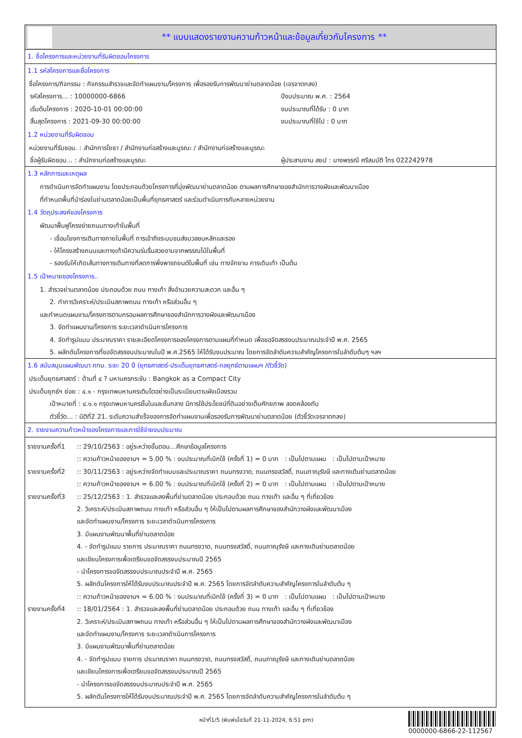** แบบแสดงรายงานความก้าวหน้าและข้อมูลเกี่ยวกับโครงการ **
1. ชื่อโครงการและหน่วยงานที่รับผิดชอบโครงการ
1.1 รหัสโครงการและชื่อโครงการ
ชื่อโครงการ/กิจกรรม : กิจกรรมสำรวจและจัดทำแผนงาน/โครงการ เพื่อรองรับการพัฒนาย่านตลาดน้อย (เจรจาตกลง)
รหัสโครงการ... : 10000000-6866 ปีงบประมาณ พ.ศ. : 2564
เริ่มต้นโครงการ : 2020-10-01 00:00:00 งบประมาณที่ได้รับ : 0 บาท
สิ้นสุดโครงการ : 2021-09-30 00:00:00 งบประมาณที่ใช้ไป : 0 บาท
1.2 หน่วยงานที่รับผิดชอบ
หน่วยงานที่รับชอบ. : สำนักการโยธา / สำนักงานก่อสร้างและบูรณะ / สำนักงานก่อสร้างและบูรณะ
ชื่อผู้รับผิดชอบ... : สำนักงานก่อสร้างและบูรณะ ผู้ประสานงาน สยป : นางพรรณี ศรีสมบัติ โทร 022242978
1.3 หลักการและเหตุผล
การดำเนินการจัดทำแผนงาน โดยประกอบด้วยโครงการที่มุ่งพัฒนาย่านตลาดน้อย ตามผลการศึกษาของสำนักการวางผังและพัฒนาเมือง
ที่กำหนดพื้นที่นำร่องในย่านตลาดน้อยเป็นพื้นที่ยุทธศาสตร์ และร่วมดำเนินการกับหลายหน่วยงาน
1.4 วัตถุประสงค์ของโครงการ
พัฒนาฟื้นฟูโครงข่ายถนนทางเท้าในพื้นที่
- เชื่อมโยงการเดินทางภายในพื้นที่ การเข้าถึงระบบขนส่งมวลชนหลักและรอง
- ให้โครงสร้างถนนและทางเท้ามีความร่มรื่นสวยงามจากพรรณไม้ในพื้นที่
- รองรับให้เกิดเส้นทางการเดินทางที่ลดการพึ่งพารถยนต์ในพื้นที่ เช่น ทางจักยาน การเดินเท้า เป็นต้น
1.5 เป้าหมายของโครงการ..
1. สำรวจย่านตลาดน้อย ประกอบด้วย ถนน ทางเท้า สิ่งอำนวยความสะดวก และอื่น ๆ
2. ทำการวิเคราะห์/ประเมินสภาพถนน ทางเท้า หรือส่วนอื่น ๆ
และกำหนดแผนงาน/โครงการตามกรอบผลการศึกษาของสำนักการวางผังและพัฒนาเมือง
3. จัดทำแผนงาน/โครงการ ระยะเวลาดำเนินการโครงการ
4. จัดทำรูปแบบ ประมาณราคา รายละเอียดโครงการของโครงการตามแผนที่กำหนด เพื่อขอจัดสรรงบประมาณประจำปี พ.ศ. 2565
5. ผลักดันโครงการที่ขอจัดสรรงบประมาณในปี พ.ศ.2565 ให้ได้รับงบประมาณ โดยการจัดลำดับความสำคัญโครงการในลำดับต้นๆ ฯลฯ
1.6 สนับสนุนแผนพัฒนา กทม. ระยะ 20 ปี (ยุทธศาสตร์-ประเด็นยุทธศาสตร์-กลยุทธ์ตามแผนฯ /ตัวชี้วัด)
ประเด็นยุทธศาสตร์ : ด้านที่ ๔ ? มหานครกระชับ : Bangkok as a Compact City
ประเด็นยุทธ์ฯ ย่อย : ๔.๑ - กรุงเทพมหานครเติบโตอย่างเป็นระเบียบตามผังเมืองรวม
เป้าหมายที่ : ๔.๑.๑ กรุงเทพมหานครชั้นในและชั้นกลาง มีการใช้ประโยชน์ที่ดินอย่างเต็มศักยภาพ สอดคล้องกับ
ตัวชี้วัด... : มิติที่2 21. ระดับความสำเร็จของการจัดทำแผนงานเพื่อรองรับการพัฒนาย่านตลาดน้อย (ตัวชี้วัดเจรจาตกลง)
2. รายงานความก้าวหน้าของโครงการและการใช้จ่ายงบประมาณ
รายงานครั้งที่1
:: 29/10/2563 : อยู่ระหว่างขั้นตอน...ศึกษาข้อมูลโครงการ
:: ความก้าวหน้าของงานฯ = 5.00 % : งบประมาณที่เบิกใช้ (ครั้งที่ 1) = 0 บาท : เป็นไปตามแผน : เป็นไปตามเป้าหมาย
รายงานครั้งที่2
:: 30/11/2563 : อยู่ระหว่างจัดทำแบบและประมาณราคา ถนนทรงวาด, ถนนทรงสวัสดิ์, ถนนภาณุรังษี และทางเดินย่านตลาดน้อย
:: ความก้าวหน้าของงานฯ = 6.00 % : งบประมาณที่เบิกใช้ (ครั้งที่ 2) = 0 บาท : เป็นไปตามแผน : เป็นไปตามเป้าหมาย
รายงานครั้งที่3
:: 25/12/2563 : 1. สำรวจและลงพื้นที่ย่านตลาดน้อย ประกอบด้วย ถนน ทางเท้า และอื่น ๆ ที่เกี่ยวข้อง
2. วิเคราะห์/ประเมินสภาพถนน ทางเท้า หรือส่วนอื่น ๆ ให้เป็นไปตามผลการศึกษาของสำนักวางผังและพัฒนาเมือง
และจัดทำแผนงาน/โครงการ ระยะเวลาดำเนินการโครงการ
3. มีแผนงานพัฒนาพื้นที่ย่านตลาดน้อย
4. - จัดทำรูปแบบ รายการ ประมาณราคา ถนนทรงวาด, ถนนทรงสวัสดิ์, ถนนภาณุรังษี และทางเดินย่านตลาดน้อย
และเขียนโครงการเพื่อเตรียมขอจัดสรรงบประมาณปี 2565
- นำโครงการขอจัดสรรงบประมาณประจำปี พ.ศ. 2565
5. ผลักดันโครงการให้ได้รับงบประมาณประจำปี พ.ศ. 2565 โดยการจัดลำดับความสำคัญโครงการในลำดับต้น ๆ
:: ความก้าวหน้าของงานฯ = 6.00 % : งบประมาณที่เบิกใช้ (ครั้งที่ 3) = 0 บาท : เป็นไปตามแผน : เป็นไปตามเป้าหมาย
รายงานครั้งที่4
:: 18/01/2564 : 1. สำรวจและลงพื้นที่ย่านตลาดน้อย ประกอบด้วย ถนน ทางเท้า และอื่น ๆ ที่เกี่ยวข้อง
2. วิเคราะห์/ประเมินสภาพถนน ทางเท้า หรือส่วนอื่น ๆ ให้เป็นไปตามผลการศึกษาของสำนักวางผังและพัฒนาเมือง
และจัดทำแผนงาน/โครงการ ระยะเวลาดำเนินการโครงการ
3. มีแผนงานพัฒนาพื้นที่ย่านตลาดน้อย
4. - จัดทำรูปแบบ รายการ ประมาณราคา ถนนทรงวาด, ถนนทรงสวัสดิ์, ถนนภาณุรังษี และทางเดินย่านตลาดน้อย
และเขียนโครงการเพื่อเตรียมขอจัดสรรงบประมาณปี 2565
- นำโครงการขอจัดสรรงบประมาณประจำปี พ.ศ. 2565
5. ผลักดันโครงการให้ได้รับงบประมาณประจำปี พ.ศ. 2565 โดยการจัดลำดับความสำคัญโครงการในลำดับต้น ๆ
หน้าที่1/5 (พิมพ์เมื่อวันที่ 21-11-2024, 6:51 pm)
0000000-6866-22-112567